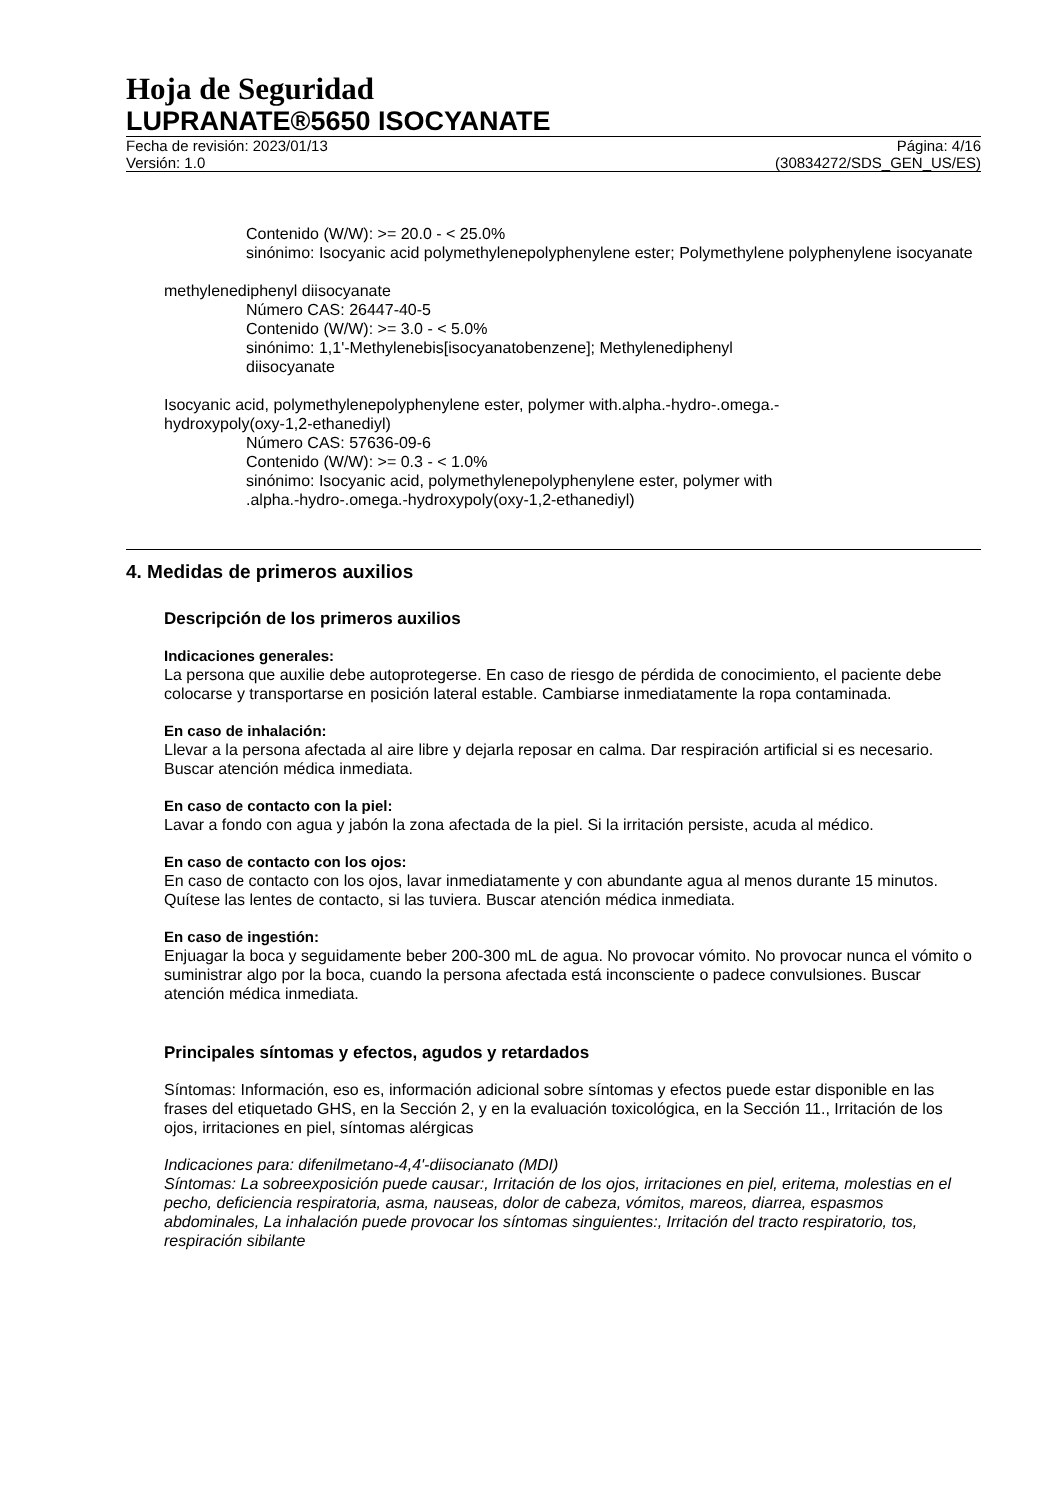Hoja de Seguridad
LUPRANATE®5650 ISOCYANATE
Fecha de revisión: 2023/01/13
Versión: 1.0
Página: 4/16
(30834272/SDS_GEN_US/ES)
Contenido (W/W): >= 20.0 - < 25.0%
sinónimo: Isocyanic acid polymethylenepolyphenylene ester; Polymethylene polyphenylene isocyanate
methylenediphenyl diisocyanate
Número CAS: 26447-40-5
Contenido (W/W): >= 3.0 - < 5.0%
sinónimo: 1,1'-Methylenebis[isocyanatobenzene]; Methylenediphenyl
diisocyanate
Isocyanic acid, polymethylenepolyphenylene ester, polymer with.alpha.-hydro-.omega.-
hydroxypoly(oxy-1,2-ethanediyl)
Número CAS: 57636-09-6
Contenido (W/W): >= 0.3 - < 1.0%
sinónimo: Isocyanic acid, polymethylenepolyphenylene ester, polymer with
.alpha.-hydro-.omega.-hydroxypoly(oxy-1,2-ethanediyl)
4. Medidas de primeros auxilios
Descripción de los primeros auxilios
Indicaciones generales:
La persona que auxilie debe autoprotegerse. En caso de riesgo de pérdida de conocimiento, el paciente debe colocarse y transportarse en posición lateral estable. Cambiarse inmediatamente la ropa contaminada.
En caso de inhalación:
Llevar a la persona afectada al aire libre y dejarla reposar en calma. Dar respiración artificial si es necesario. Buscar atención médica inmediata.
En caso de contacto con la piel:
Lavar a fondo con agua y jabón la zona afectada de la piel. Si la irritación persiste, acuda al médico.
En caso de contacto con los ojos:
En caso de contacto con los ojos, lavar inmediatamente y con abundante agua al menos durante 15 minutos. Quítese las lentes de contacto, si las tuviera. Buscar atención médica inmediata.
En caso de ingestión:
Enjuagar la boca y seguidamente beber 200-300 mL de agua. No provocar vómito. No provocar nunca el vómito o suministrar algo por la boca, cuando la persona afectada está inconsciente o padece convulsiones. Buscar atención médica inmediata.
Principales síntomas y efectos, agudos y retardados
Síntomas: Información, eso es, información adicional sobre síntomas y efectos puede estar disponible en las frases del etiquetado GHS, en la Sección 2, y en la evaluación toxicológica, en la Sección 11., Irritación de los ojos, irritaciones en piel, síntomas alérgicas
Indicaciones para: difenilmetano-4,4'-diisocianato (MDI)
Síntomas: La sobreexposición puede causar:, Irritación de los ojos, irritaciones en piel, eritema, molestias en el pecho, deficiencia respiratoria, asma, nauseas, dolor de cabeza, vómitos, mareos, diarrea, espasmos abdominales, La inhalación puede provocar los síntomas singuientes:, Irritación del tracto respiratorio, tos, respiración sibilante